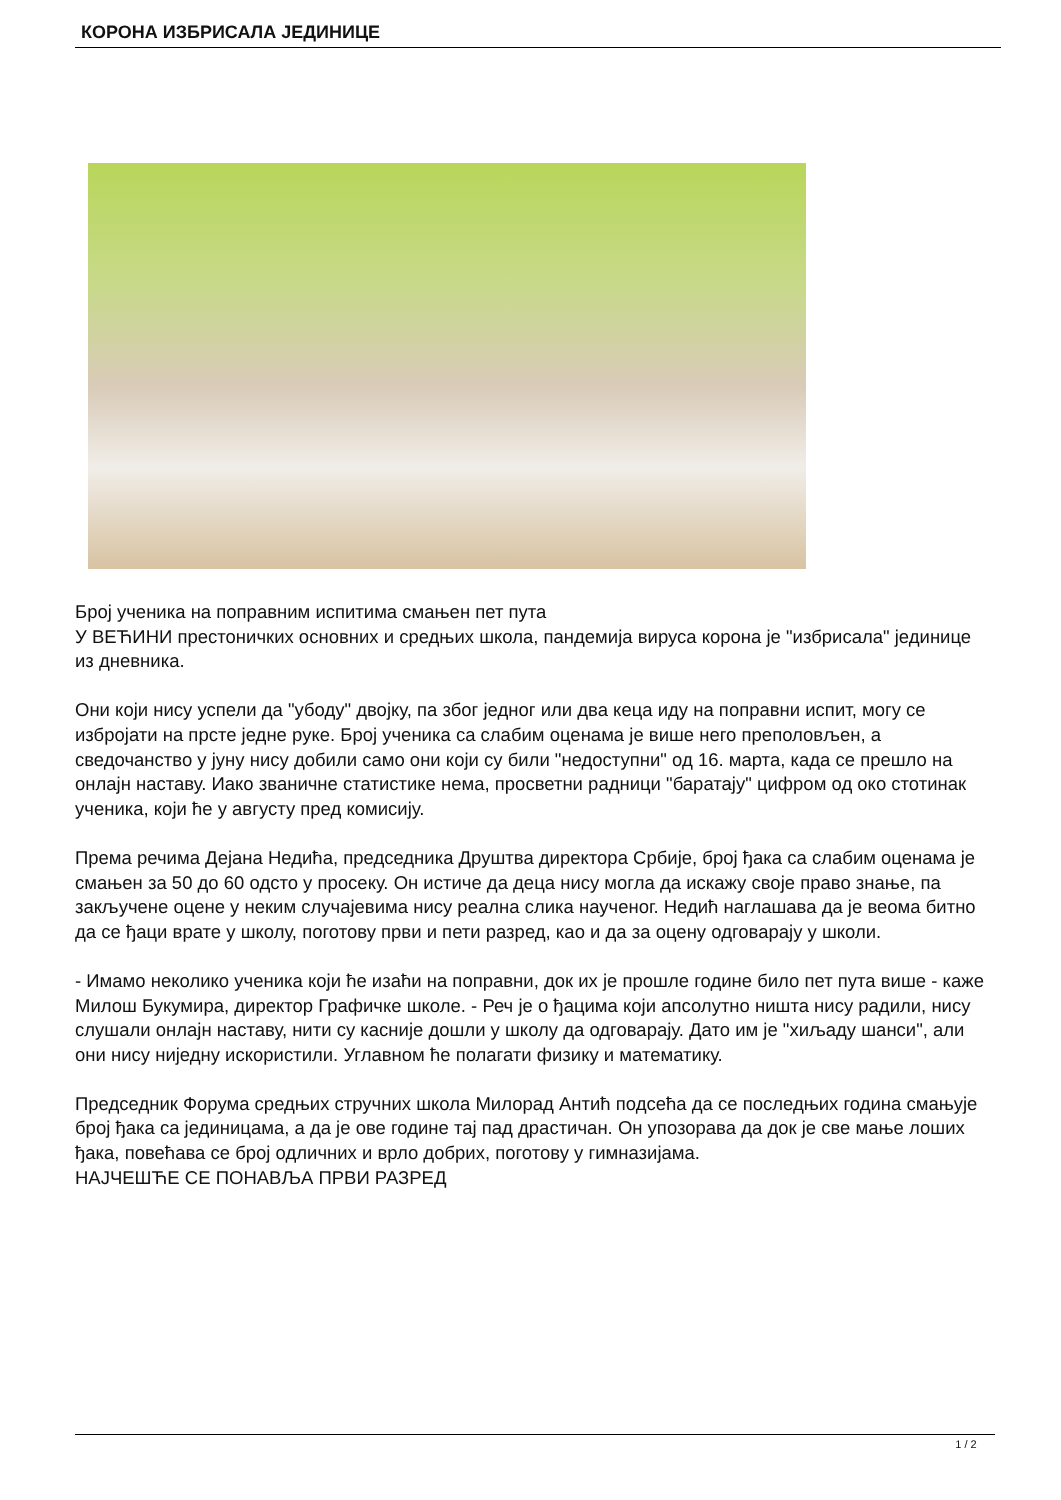КОРОНА ИЗБРИСАЛА ЈЕДИНИЦЕ
Број ученика на поправним испитима смањен пет пута
У ВЕЋИНИ престоничких основних и средњих школа, пандемија вируса корона је "избрисала" јединице из дневника.
Они који нису успели да "убоду" двојку, па због једног или два кеца иду на поправни испит, могу се избројати на прсте једне руке. Број ученика са слабим оценама је више него преполовљен, а сведочанство у јуну нису добили само они који су били "недоступни" од 16. марта, када се прешло на онлајн наставу. Иако званичне статистике нема, просветни радници "баратају" цифром од око стотинак ученика, који ће у августу пред комисију.
Према речима Дејана Недића, председника Друштва директора Србије, број ђака са слабим оценама је смањен за 50 до 60 одсто у просеку. Он истиче да деца нису могла да искажу своје право знање, па закључене оцене у неким случајевима нису реална слика наученог. Недић наглашава да је веома битно да се ђаци врате у школу, поготову први и пети разред, као и да за оцену одговарају у школи.
- Имамо неколико ученика који ће изаћи на поправни, док их је прошле године било пет пута више - каже Милош Букумира, директор Графичке школе. - Реч је о ђацима који апсолутно ништа нису радили, нису слушали онлајн наставу, нити су касније дошли у школу да одговарају. Дато им је "хиљаду шанси", али они нису ниједну искористили. Углавном ће полагати физику и математику.
Председник Форума средњих стручних школа Милорад Антић подсећа да се последњих година смањује број ђака са јединицама, а да је ове године тај пад драстичан. Он упозорава да док је све мање лоших ђака, повећава се број одличних и врло добрих, поготову у гимназијама.
НАЈЧЕШЋЕ СЕ ПОНАВЉА ПРВИ РАЗРЕД
1 / 2